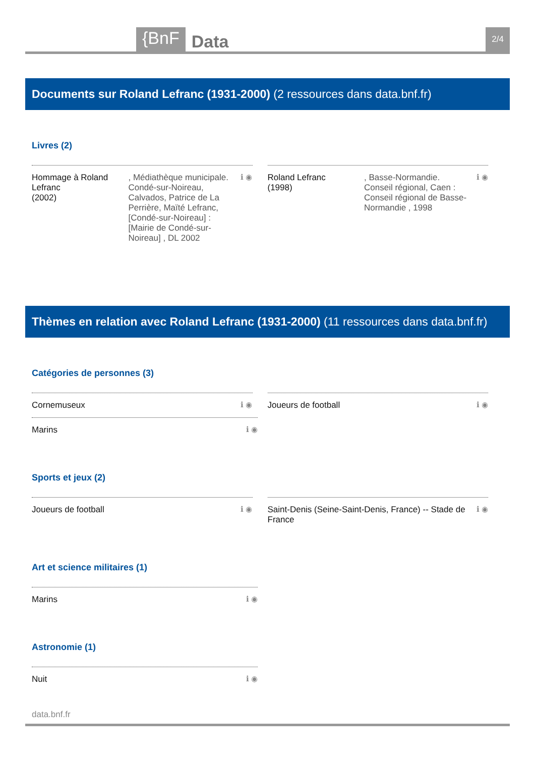{BnF
Data
2/4
Documents sur Roland Lefranc (1931-2000) (2 ressources dans data.bnf.fr)
Livres (2)
Hommage à Roland Lefranc
(2002)
, Médiathèque municipale. Condé-sur-Noireau, Calvados, Patrice de La Perrière, Maïté Lefranc, [Condé-sur-Noireau] : [Mairie de Condé-sur-Noireau] , DL 2002
ℹ ◉
Roland Lefranc
(1998)
, Basse-Normandie. Conseil régional, Caen : Conseil régional de Basse-Normandie , 1998
ℹ ◉
Thèmes en relation avec Roland Lefranc (1931-2000) (11 ressources dans data.bnf.fr)
Catégories de personnes (3)
Cornemuseux ℹ ◉ Joueurs de football ℹ ◉
Marins ℹ ◉
Sports et jeux (2)
Joueurs de football ℹ ◉ Saint-Denis (Seine-Saint-Denis, France) -- Stade de France
ℹ ◉
Art et science militaires (1)
Marins ℹ ◉
Astronomie (1)
Nuit ℹ ◉
data.bnf.fr